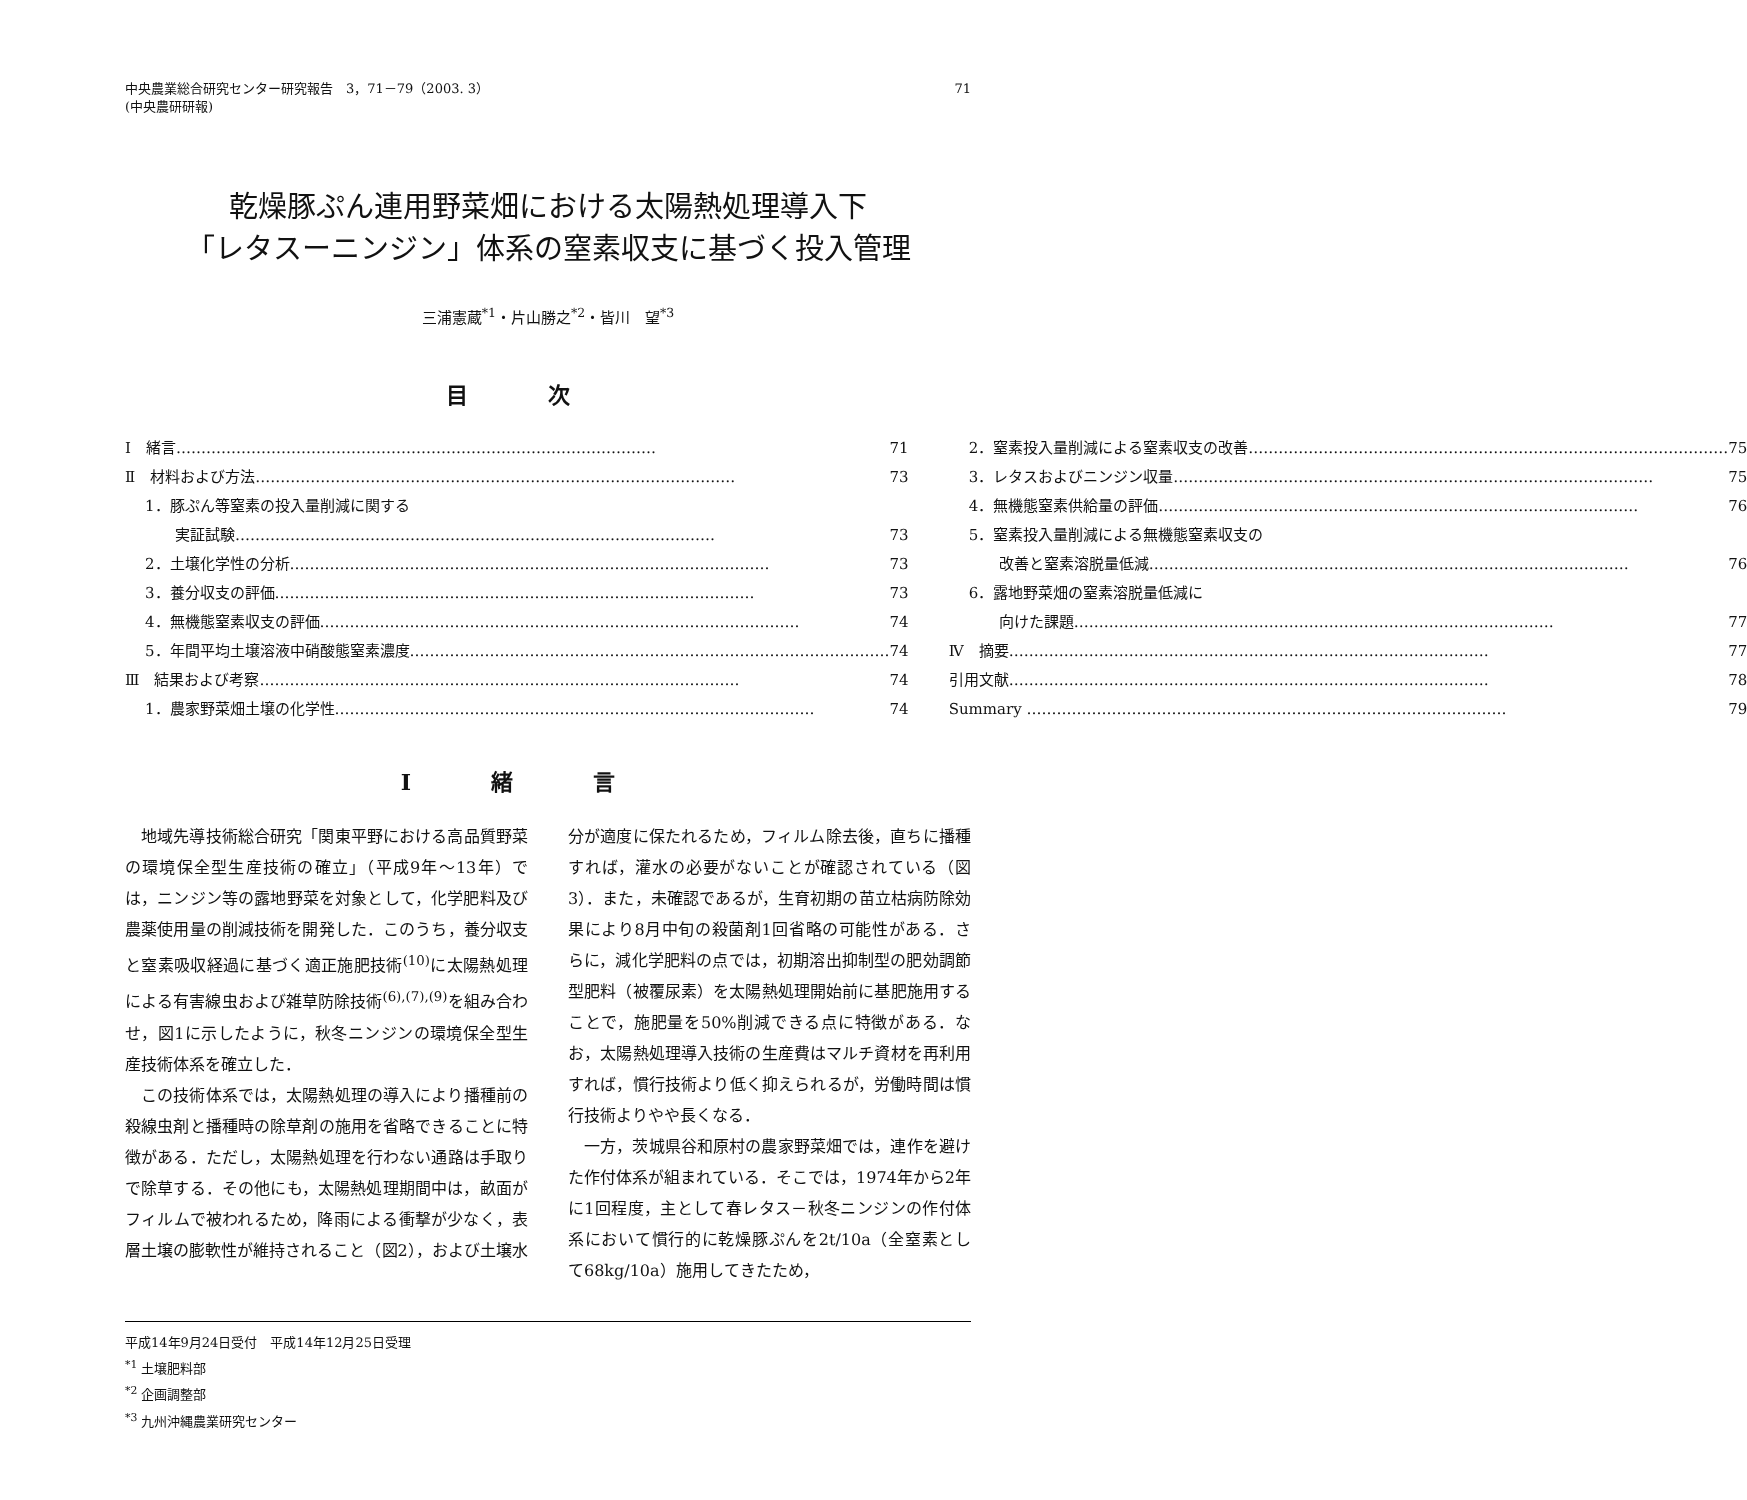中央農業総合研究センター研究報告　3，71－79（2003. 3）
(中央農研研報)
71
乾燥豚ぷん連用野菜畑における太陽熱処理導入下
「レタスーニンジン」体系の窒素収支に基づく投入管理
三浦憲蔵<sup>*1</sup>・片山勝之<sup>*2</sup>・皆川　望<sup>*3</sup>
目次
Ⅰ　緒言 71
Ⅱ　材料および方法 73
1．豚ぷん等窒素の投入量削減に関する
実証試験 73
2．土壌化学性の分析 73
3．養分収支の評価 73
4．無機態窒素収支の評価 74
5．年間平均土壌溶液中硝酸態窒素濃度 74
Ⅲ　結果および考察 74
1．農家野菜畑土壌の化学性 74
2．窒素投入量削減による窒素収支の改善 75
3．レタスおよびニンジン収量 75
4．無機態窒素供給量の評価 76
5．窒素投入量削減による無機態窒素収支の
改善と窒素溶脱量低減 76
6．露地野菜畑の窒素溶脱量低減に
向けた課題 77
Ⅳ　摘要 77
引用文献 78
Summary 79
Ⅰ緒言
地域先導技術総合研究「関東平野における高品質野菜の環境保全型生産技術の確立」（平成9年～13年）では，ニンジン等の露地野菜を対象として，化学肥料及び農薬使用量の削減技術を開発した．このうち，養分収支と窒素吸収経過に基づく適正施肥技術<sup>(10)</sup>に太陽熱処理による有害線虫および雑草防除技術<sup>(6),(7),(9)</sup>を組み合わせ，図1に示したように，秋冬ニンジンの環境保全型生産技術体系を確立した．
この技術体系では，太陽熱処理の導入により播種前の殺線虫剤と播種時の除草剤の施用を省略できることに特徴がある．ただし，太陽熱処理を行わない通路は手取りで除草する．その他にも，太陽熱処理期間中は，畝面がフィルムで被われるため，降雨による衝撃が少なく，表層土壌の膨軟性が維持されること（図2），および土壌水分が適度に保たれるため，フィルム除去後，直ちに播種すれば，灌水の必要がないことが確認されている（図3）．また，未確認であるが，生育初期の苗立枯病防除効果により8月中旬の殺菌剤1回省略の可能性がある．さらに，減化学肥料の点では，初期溶出抑制型の肥効調節型肥料（被覆尿素）を太陽熱処理開始前に基肥施用することで，施肥量を50%削減できる点に特徴がある．なお，太陽熱処理導入技術の生産費はマルチ資材を再利用すれば，慣行技術より低く抑えられるが，労働時間は慣行技術よりやや長くなる．
一方，茨城県谷和原村の農家野菜畑では，連作を避けた作付体系が組まれている．そこでは，1974年から2年に1回程度，主として春レタス－秋冬ニンジンの作付体系において慣行的に乾燥豚ぷんを2t/10a（全窒素として68kg/10a）施用してきたため，
平成14年9月24日受付　平成14年12月25日受理
<sup>*1</sup> 土壌肥料部
<sup>*2</sup> 企画調整部
<sup>*3</sup> 九州沖縄農業研究センター